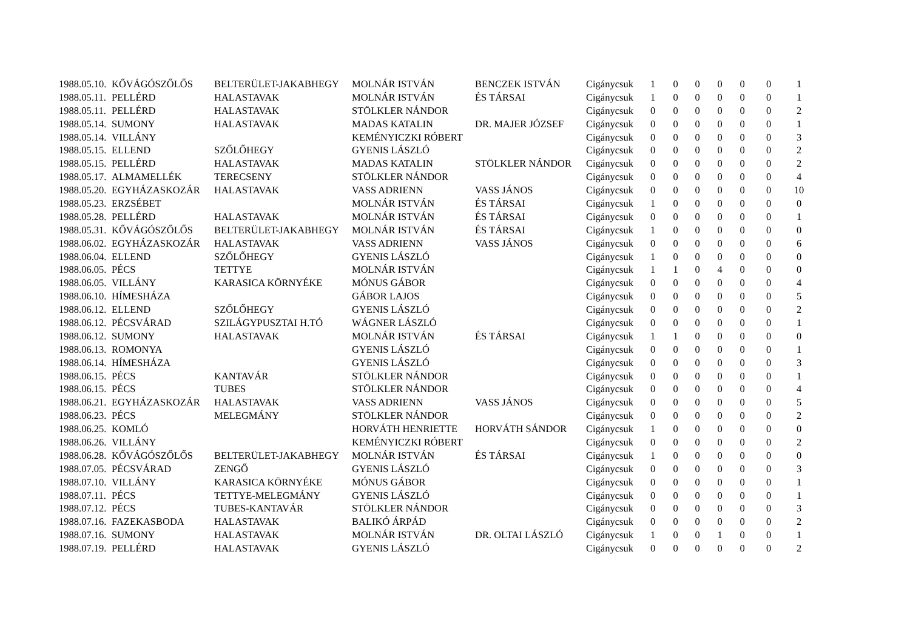| 1988.05.10. | KŐVÁGÓSZŐLŐS | BELTERÜLET-JAKABHEGY | MOLNÁR ISTVÁN | BENCZEK ISTVÁN | Cigánycsuk | 1 | 0 | 0 | 0 | 0 | 0 | 1 |
| 1988.05.11. | PELLÉRD | HALASTAVAK | MOLNÁR ISTVÁN | ÉS TÁRSAI | Cigánycsuk | 1 | 0 | 0 | 0 | 0 | 0 | 1 |
| 1988.05.11. | PELLÉRD | HALASTAVAK | STÖLKLER NÁNDOR | | Cigánycsuk | 0 | 0 | 0 | 0 | 0 | 0 | 2 |
| 1988.05.14. | SUMONY | HALASTAVAK | MADAS KATALIN | DR. MAJER JÓZSEF | Cigánycsuk | 0 | 0 | 0 | 0 | 0 | 0 | 1 |
| 1988.05.14. | VILLÁNY | | KEMÉNYICZKI RÓBERT | | Cigánycsuk | 0 | 0 | 0 | 0 | 0 | 0 | 3 |
| 1988.05.15. | ELLEND | SZŐLŐHEGY | GYENIS LÁSZLÓ | | Cigánycsuk | 0 | 0 | 0 | 0 | 0 | 0 | 2 |
| 1988.05.15. | PELLÉRD | HALASTAVAK | MADAS KATALIN | STÖLKLER NÁNDOR | Cigánycsuk | 0 | 0 | 0 | 0 | 0 | 0 | 2 |
| 1988.05.17. | ALMAMELLÉK | TERECSENY | STÖLKLER NÁNDOR | | Cigánycsuk | 0 | 0 | 0 | 0 | 0 | 0 | 4 |
| 1988.05.20. | EGYHÁZASKOZÁR | HALASTAVAK | VASS ADRIENN | VASS JÁNOS | Cigánycsuk | 0 | 0 | 0 | 0 | 0 | 0 | 10 |
| 1988.05.23. | ERZSÉBET | | MOLNÁR ISTVÁN | ÉS TÁRSAI | Cigánycsuk | 1 | 0 | 0 | 0 | 0 | 0 | 0 |
| 1988.05.28. | PELLÉRD | HALASTAVAK | MOLNÁR ISTVÁN | ÉS TÁRSAI | Cigánycsuk | 0 | 0 | 0 | 0 | 0 | 0 | 1 |
| 1988.05.31. | KŐVÁGÓSZŐLŐS | BELTERÜLET-JAKABHEGY | MOLNÁR ISTVÁN | ÉS TÁRSAI | Cigánycsuk | 1 | 0 | 0 | 0 | 0 | 0 | 0 |
| 1988.06.02. | EGYHÁZASKOZÁR | HALASTAVAK | VASS ADRIENN | VASS JÁNOS | Cigánycsuk | 0 | 0 | 0 | 0 | 0 | 0 | 6 |
| 1988.06.04. | ELLEND | SZŐLŐHEGY | GYENIS LÁSZLÓ | | Cigánycsuk | 1 | 0 | 0 | 0 | 0 | 0 | 0 |
| 1988.06.05. | PÉCS | TETTYE | MOLNÁR ISTVÁN | | Cigánycsuk | 1 | 1 | 0 | 4 | 0 | 0 | 0 |
| 1988.06.05. | VILLÁNY | KARASICA KÖRNYÉKE | MÓNUS GÁBOR | | Cigánycsuk | 0 | 0 | 0 | 0 | 0 | 0 | 4 |
| 1988.06.10. | HÍMESHÁZA | | GÁBOR LAJOS | | Cigánycsuk | 0 | 0 | 0 | 0 | 0 | 0 | 5 |
| 1988.06.12. | ELLEND | SZŐLŐHEGY | GYENIS LÁSZLÓ | | Cigánycsuk | 0 | 0 | 0 | 0 | 0 | 0 | 2 |
| 1988.06.12. | PÉCSVÁRAD | SZILÁGYPUSZTAI H.TÓ | WÁGNER LÁSZLÓ | | Cigánycsuk | 0 | 0 | 0 | 0 | 0 | 0 | 1 |
| 1988.06.12. | SUMONY | HALASTAVAK | MOLNÁR ISTVÁN | ÉS TÁRSAI | Cigánycsuk | 1 | 1 | 0 | 0 | 0 | 0 | 0 |
| 1988.06.13. | ROMONYA | | GYENIS LÁSZLÓ | | Cigánycsuk | 0 | 0 | 0 | 0 | 0 | 0 | 1 |
| 1988.06.14. | HÍMESHÁZA | | GYENIS LÁSZLÓ | | Cigánycsuk | 0 | 0 | 0 | 0 | 0 | 0 | 3 |
| 1988.06.15. | PÉCS | KANTAVÁR | STÖLKLER NÁNDOR | | Cigánycsuk | 0 | 0 | 0 | 0 | 0 | 0 | 1 |
| 1988.06.15. | PÉCS | TUBES | STÖLKLER NÁNDOR | | Cigánycsuk | 0 | 0 | 0 | 0 | 0 | 0 | 4 |
| 1988.06.21. | EGYHÁZASKOZÁR | HALASTAVAK | VASS ADRIENN | VASS JÁNOS | Cigánycsuk | 0 | 0 | 0 | 0 | 0 | 0 | 5 |
| 1988.06.23. | PÉCS | MELEGMÁNY | STÖLKLER NÁNDOR | | Cigánycsuk | 0 | 0 | 0 | 0 | 0 | 0 | 2 |
| 1988.06.25. | KOMLÓ | | HORVÁTH HENRIETTE | HORVÁTH SÁNDOR | Cigánycsuk | 1 | 0 | 0 | 0 | 0 | 0 | 0 |
| 1988.06.26. | VILLÁNY | | KEMÉNYICZKI RÓBERT | | Cigánycsuk | 0 | 0 | 0 | 0 | 0 | 0 | 2 |
| 1988.06.28. | KŐVÁGÓSZŐLŐS | BELTERÜLET-JAKABHEGY | MOLNÁR ISTVÁN | ÉS TÁRSAI | Cigánycsuk | 1 | 0 | 0 | 0 | 0 | 0 | 0 |
| 1988.07.05. | PÉCSVÁRAD | ZENGŐ | GYENIS LÁSZLÓ | | Cigánycsuk | 0 | 0 | 0 | 0 | 0 | 0 | 3 |
| 1988.07.10. | VILLÁNY | KARASICA KÖRNYÉKE | MÓNUS GÁBOR | | Cigánycsuk | 0 | 0 | 0 | 0 | 0 | 0 | 1 |
| 1988.07.11. | PÉCS | TETTYE-MELEGMÁNY | GYENIS LÁSZLÓ | | Cigánycsuk | 0 | 0 | 0 | 0 | 0 | 0 | 1 |
| 1988.07.12. | PÉCS | TUBES-KANTAVÁR | STÖLKLER NÁNDOR | | Cigánycsuk | 0 | 0 | 0 | 0 | 0 | 0 | 3 |
| 1988.07.16. | FAZEKASBODA | HALASTAVAK | BALIKÓ ÁRPÁD | | Cigánycsuk | 0 | 0 | 0 | 0 | 0 | 0 | 2 |
| 1988.07.16. | SUMONY | HALASTAVAK | MOLNÁR ISTVÁN | DR. OLTAI LÁSZLÓ | Cigánycsuk | 1 | 0 | 0 | 1 | 0 | 0 | 1 |
| 1988.07.19. | PELLÉRD | HALASTAVAK | GYENIS LÁSZLÓ | | Cigánycsuk | 0 | 0 | 0 | 0 | 0 | 0 | 2 |